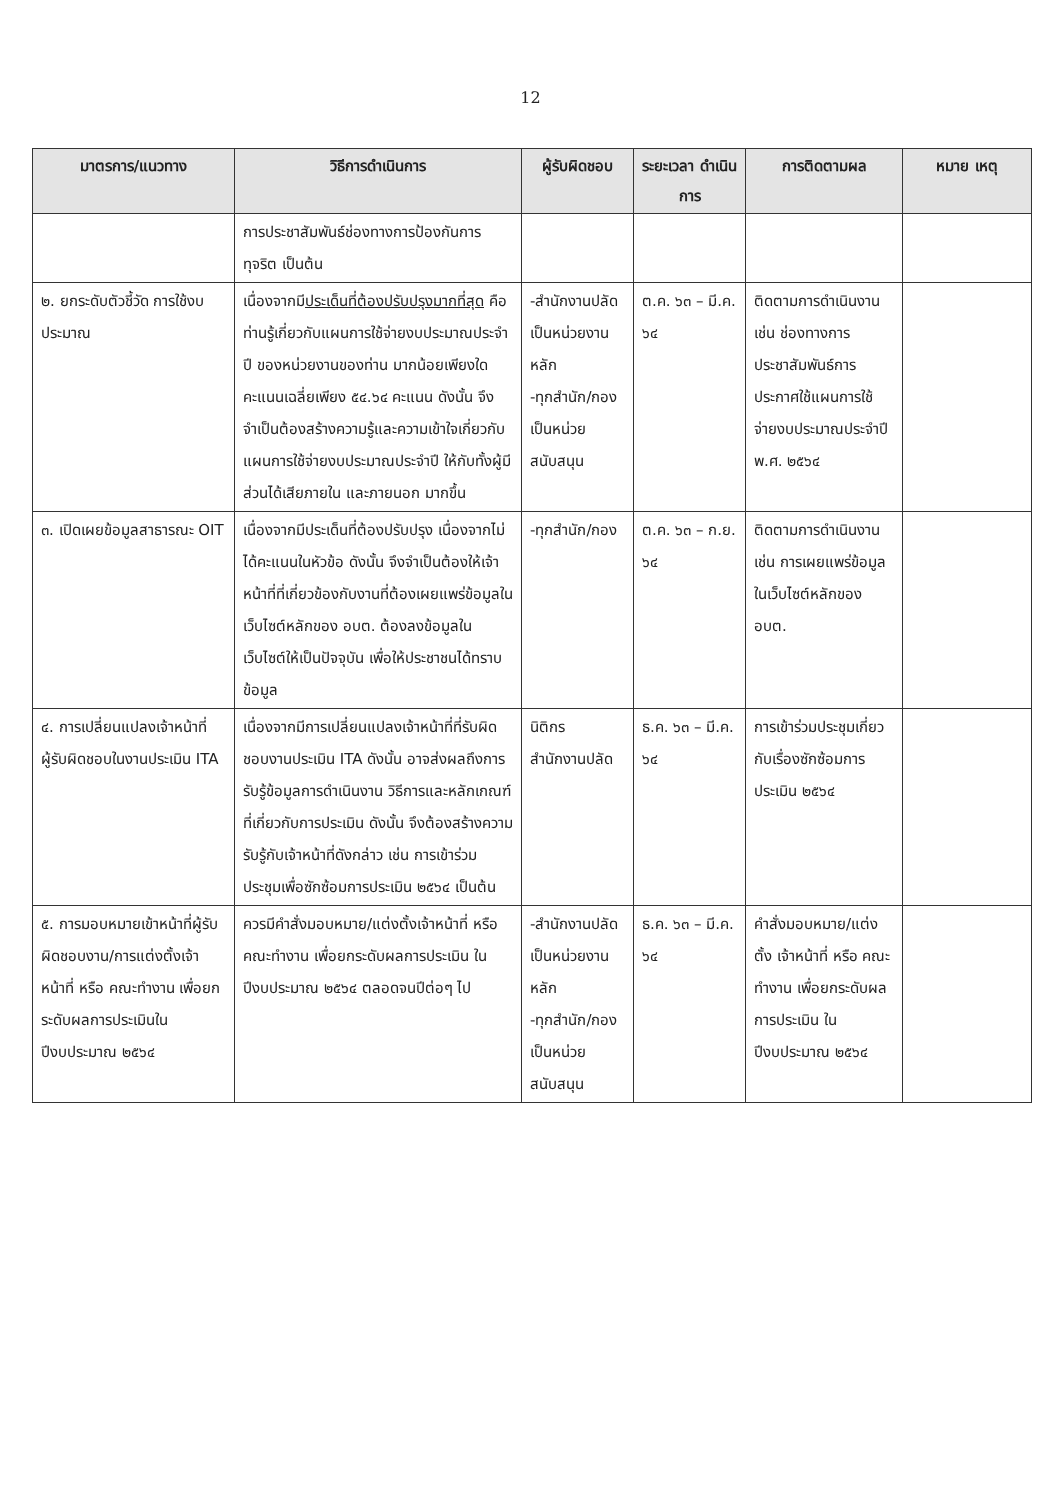12
| มาตรการ/แนวทาง | วิธีการดำเนินการ | ผู้รับผิดชอบ | ระยะเวลา ดำเนินการ | การติดตามผล | หมาย เหตุ |
| --- | --- | --- | --- | --- | --- |
| | การประชาสัมพันธ์ช่องทางการป้องกันการทุจริต เป็นต้น | | | | |
| ๒. ยกระดับตัวชี้วัด การใช้งบประมาณ | เนื่องจากมี ประเด็นที่ต้องปรับปรุงมากที่สุด คือ ท่านรู้เกี่ยวกับแผนการใช้จ่ายงบประมาณประจำปี ของหน่วยงานของท่าน มากน้อยเพียงใด คะแนนเฉลี่ยเพียง ๕๔.๖๔ คะแนน ดังนั้น จึงจำเป็นต้องสร้างความรู้และความเข้าใจเกี่ยวกับแผนการใช้จ่ายงบประมาณประจำปี ให้กับทั้งผู้มีส่วนได้เสียภายใน และภายนอก มากขึ้น | -สำนักงานปลัด เป็นหน่วยงานหลัก -ทุกสำนัก/กอง เป็นหน่วยสนับสนุน | ต.ค. ๖๓ – มี.ค. ๖๔ | ติดตามการดำเนินงาน เช่น ช่องทางการประชาสัมพันธ์การประกาศใช้แผนการใช้จ่ายงบประมาณประจำปี พ.ศ. ๒๕๖๔ | |
| ๓. เปิดเผยข้อมูลสาธารณะ OIT | เนื่องจากมีประเด็นที่ต้องปรับปรุง เนื่องจากไม่ได้คะแนนในหัวข้อ ดังนั้น จึงจำเป็นต้องให้เจ้าหน้าที่ที่เกี่ยวข้องกับงานที่ต้องเผยแพร่ข้อมูลในเว็บไซต์หลักของ อบต. ต้องลงข้อมูลในเว็บไซต์ให้เป็นปัจจุบัน เพื่อให้ประชาชนได้ทราบข้อมูล | -ทุกสำนัก/กอง | ต.ค. ๖๓ – ก.ย. ๖๔ | ติดตามการดำเนินงาน เช่น การเผยแพร่ข้อมูลในเว็บไซต์หลักของ อบต. | |
| ๔. การเปลี่ยนแปลงเจ้าหน้าที่ผู้รับผิดชอบในงานประเมิน ITA | เนื่องจากมีการเปลี่ยนแปลงเจ้าหน้าที่ที่รับผิดชอบงานประเมิน ITA ดังนั้น อาจส่งผลถึงการรับรู้ข้อมูลการดำเนินงาน วิธีการและหลักเกณฑ์ที่เกี่ยวกับการประเมิน ดังนั้น จึงต้องสร้างความรับรู้กับเจ้าหน้าที่ดังกล่าว เช่น การเข้าร่วมประชุมเพื่อซักซ้อมการประเมิน ๒๕๖๔ เป็นต้น | นิติกร สำนักงานปลัด | ธ.ค. ๖๓ – มี.ค. ๖๔ | การเข้าร่วมประชุมเกี่ยวกับเรื่องซักซ้อมการประเมิน ๒๕๖๔ | |
| ๕. การมอบหมายเข้าหน้าที่ผู้รับผิดชอบงาน/การแต่งตั้งเจ้าหน้าที่ หรือ คณะทำงาน เพื่อยกระดับผลการประเมินในปีงบประมาณ ๒๕๖๔ | ควรมีคำสั่งมอบหมาย/แต่งตั้งเจ้าหน้าที่ หรือ คณะทำงาน เพื่อยกระดับผลการประเมิน ในปีงบประมาณ ๒๕๖๔ ตลอดจนปีต่อๆ ไป | -สำนักงานปลัด เป็นหน่วยงานหลัก -ทุกสำนัก/กอง เป็นหน่วยสนับสนุน | ธ.ค. ๖๓ – มี.ค. ๖๔ | คำสั่งมอบหมาย/แต่งตั้ง เจ้าหน้าที่ หรือ คณะทำงาน เพื่อยกระดับผลการประเมิน ในปีงบประมาณ ๒๕๖๔ | |